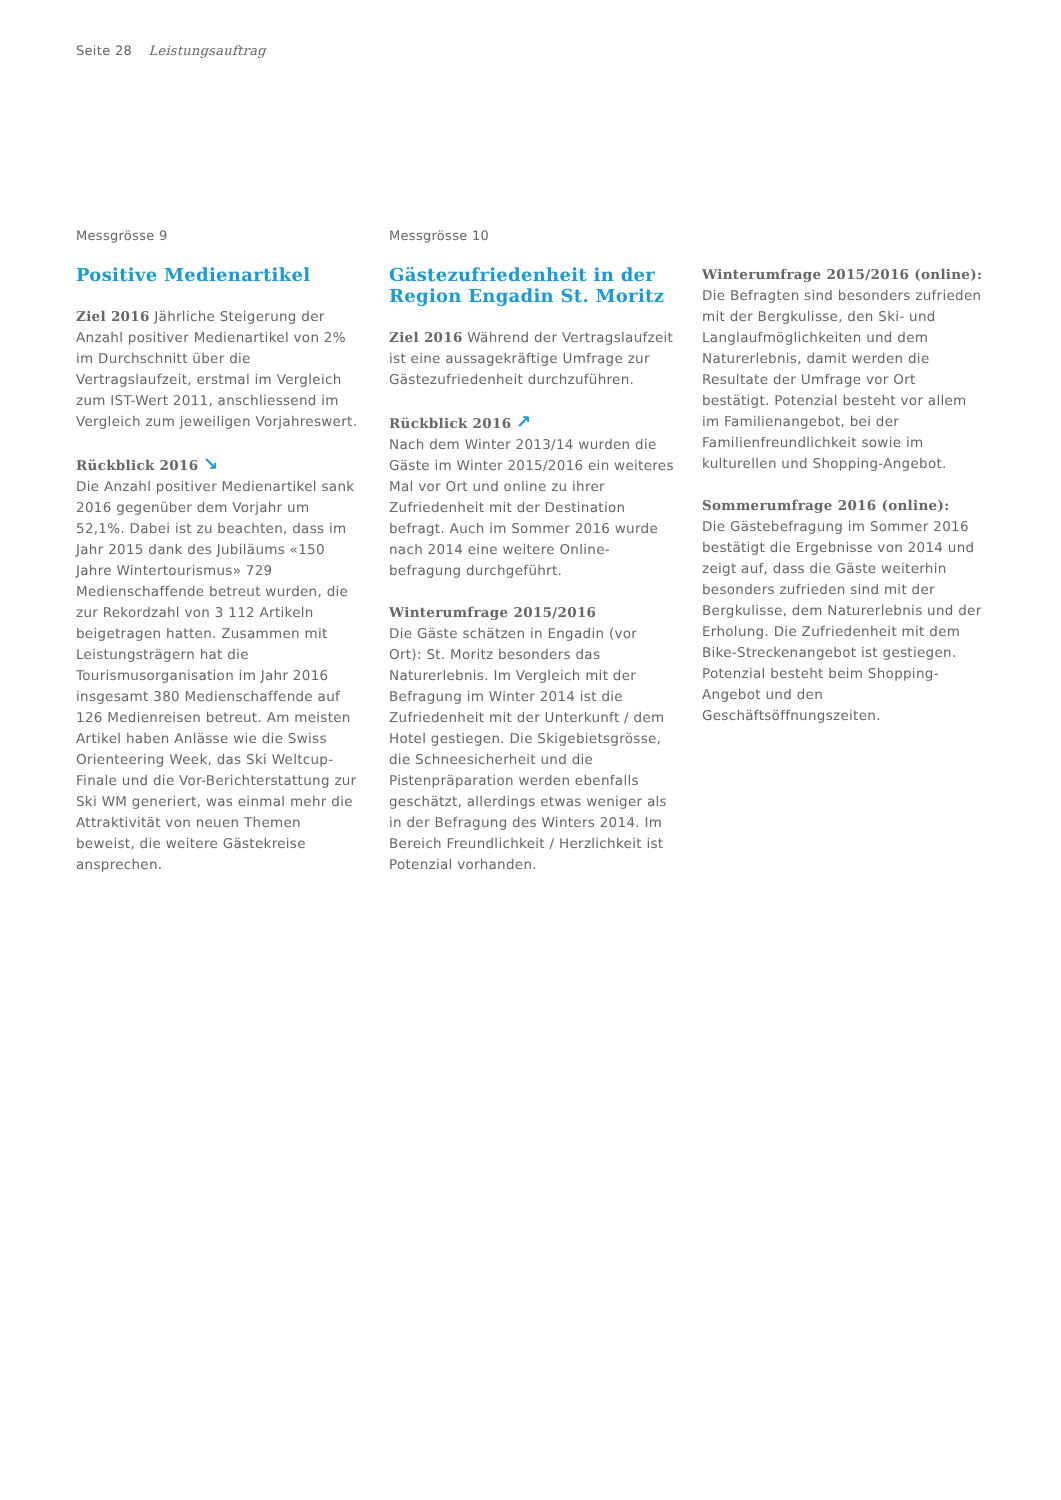Seite 28 Leistungsauftrag
Messgrösse 9
Positive Medienartikel
Ziel 2016 Jährliche Steigerung der Anzahl positiver Medienartikel von 2% im Durchschnitt über die Vertragslaufzeit, erstmal im Vergleich zum IST-Wert 2011, anschliessend im Vergleich zum jeweiligen Vorjahreswert.
Rückblick 2016 ↘
Die Anzahl positiver Medienartikel sank 2016 gegenüber dem Vorjahr um 52,1%. Dabei ist zu beachten, dass im Jahr 2015 dank des Jubiläums «150 Jahre Wintertourismus» 729 Medienschaffende betreut wurden, die zur Rekordzahl von 3 112 Artikeln beigetragen hatten. Zusammen mit Leistungsträgern hat die Tourismusorganisation im Jahr 2016 insgesamt 380 Medienschaffende auf 126 Medienreisen betreut. Am meisten Artikel haben Anlässe wie die Swiss Orienteering Week, das Ski Weltcup-Finale und die Vor-Berichterstattung zur Ski WM generiert, was einmal mehr die Attraktivität von neuen Themen beweist, die weitere Gästekreise ansprechen.
Messgrösse 10
Gästezufriedenheit in der Region Engadin St. Moritz
Ziel 2016 Während der Vertragslaufzeit ist eine aussagekräftige Umfrage zur Gästezufriedenheit durchzuführen.
Rückblick 2016 ↗
Nach dem Winter 2013/14 wurden die Gäste im Winter 2015/2016 ein weiteres Mal vor Ort und online zu ihrer Zufriedenheit mit der Destination befragt. Auch im Sommer 2016 wurde nach 2014 eine weitere Online-befragung durchgeführt.
Winterumfrage 2015/2016
Die Gäste schätzen in Engadin (vor Ort): St. Moritz besonders das Naturerlebnis. Im Vergleich mit der Befragung im Winter 2014 ist die Zufriedenheit mit der Unterkunft / dem Hotel gestiegen. Die Skigebietsgrösse, die Schneesicherheit und die Pistenpräparation werden ebenfalls geschätzt, allerdings etwas weniger als in der Befragung des Winters 2014. Im Bereich Freundlichkeit / Herzlichkeit ist Potenzial vorhanden.
Winterumfrage 2015/2016 (online):
Die Befragten sind besonders zufrieden mit der Bergkulisse, den Ski- und Langlaufmöglichkeiten und dem Naturerlebnis, damit werden die Resultate der Umfrage vor Ort bestätigt. Potenzial besteht vor allem im Familienangebot, bei der Familienfreundlichkeit sowie im kulturellen und Shopping-Angebot.
Sommerumfrage 2016 (online):
Die Gästebefragung im Sommer 2016 bestätigt die Ergebnisse von 2014 und zeigt auf, dass die Gäste weiterhin besonders zufrieden sind mit der Bergkulisse, dem Naturerlebnis und der Erholung. Die Zufriedenheit mit dem Bike-Streckenangebot ist gestiegen. Potenzial besteht beim Shopping-Angebot und den Geschäftsöffnungszeiten.